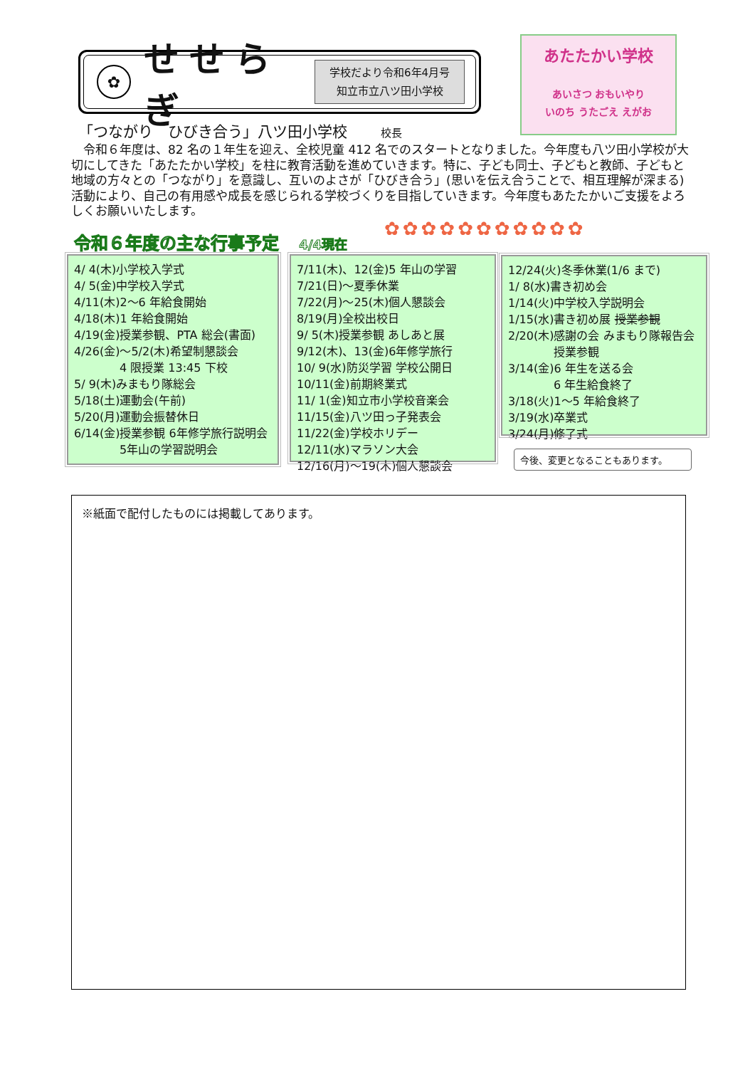✿
せせらぎ
学校だより令和6年4月号
知立市立八ツ田小学校
あたたかい学校
あいさつ おもいやり
いのち うたごえ えがお
「つながり　ひびき合う」八ツ田小学校 校長
　令和６年度は、82 名の１年生を迎え、全校児童 412 名でのスタートとなりました。今年度も八ツ田小学校が大切にしてきた「あたたかい学校」を柱に教育活動を進めていきます。特に、子ども同士、子どもと教師、子どもと地域の方々との「つながり」を意識し、互いのよさが「ひびき合う」(思いを伝え合うことで、相互理解が深まる) 活動により、自己の有用感や成長を感じられる学校づくりを目指していきます。今年度もあたたかいご支援をよろしくお願いいたします。
✿✿✿✿✿✿✿✿✿✿✿
令和６年度の主な行事予定 4/4現在
4/ 4(木)小学校入学式
4/ 5(金)中学校入学式
4/11(木)2～6 年給食開始
4/18(木)1 年給食開始
4/19(金)授業参観、PTA 総会(書面)
4/26(金)～5/2(木)希望制懇談会
　　　　4 限授業 13:45 下校
5/ 9(木)みまもり隊総会
5/18(土)運動会(午前)
5/20(月)運動会振替休日
6/14(金)授業参観 6年修学旅行説明会
　　　　5年山の学習説明会
7/11(木)、12(金)5 年山の学習
7/21(日)～夏季休業
7/22(月)～25(木)個人懇談会
8/19(月)全校出校日
9/ 5(木)授業参観 あしあと展
9/12(木)、13(金)6年修学旅行
10/ 9(水)防災学習 学校公開日
10/11(金)前期終業式
11/ 1(金)知立市小学校音楽会
11/15(金)八ツ田っ子発表会
11/22(金)学校ホリデー
12/11(水)マラソン大会
12/16(月)～19(木)個人懇談会
12/24(火)冬季休業(1/6 まで)
1/ 8(水)書き初め会
1/14(火)中学校入学説明会
1/15(水)書き初め展 授業参観
2/20(木)感謝の会 みまもり隊報告会
　　　　授業参観
3/14(金)6 年生を送る会
　　　　6 年生給食終了
3/18(火)1～5 年給食終了
3/19(水)卒業式
3/24(月)修了式
今後、変更となることもあります。
※紙面で配付したものには掲載してあります。